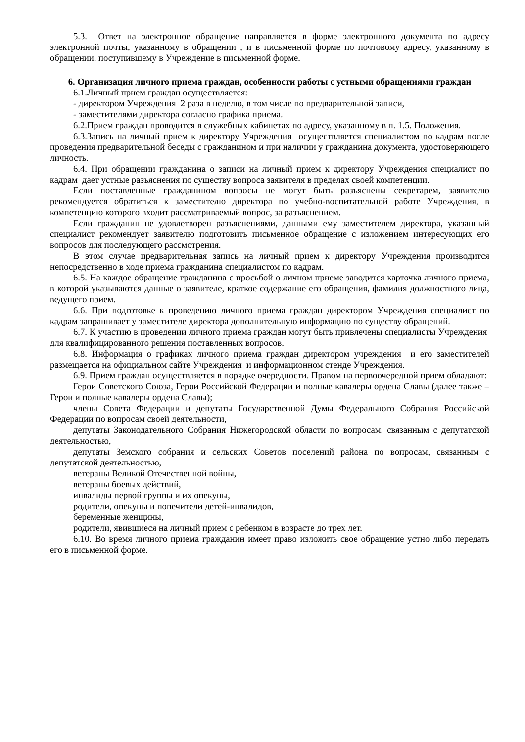5.3. Ответ на электронное обращение направляется в форме электронного документа по адресу электронной почты, указанному в обращении , и в письменной форме по почтовому адресу, указанному в обращении, поступившему в Учреждение в письменной форме.
6. Организация личного приема граждан, особенности работы с устными обращениями граждан
6.1.Личный прием граждан осуществляется:
- директором Учреждения 2 раза в неделю, в том числе по предварительной записи,
- заместителями директора согласно графика приема.
6.2.Прием граждан проводится в служебных кабинетах по адресу, указанному в п. 1.5. Положения.
6.3.Запись на личный прием к директору Учреждения осуществляется специалистом по кадрам после проведения предварительной беседы с гражданином и при наличии у гражданина документа, удостоверяющего личность.
6.4. При обращении гражданина о записи на личный прием к директору Учреждения специалист по кадрам дает устные разъяснения по существу вопроса заявителя в пределах своей компетенции.
Если поставленные гражданином вопросы не могут быть разъяснены секретарем, заявителю рекомендуется обратиться к заместителю директора по учебно-воспитательной работе Учреждения, в компетенцию которого входит рассматриваемый вопрос, за разъяснением.
Если гражданин не удовлетворен разъяснениями, данными ему заместителем директора, указанный специалист рекомендует заявителю подготовить письменное обращение с изложением интересующих его вопросов для последующего рассмотрения.
В этом случае предварительная запись на личный прием к директору Учреждения производится непосредственно в ходе приема гражданина специалистом по кадрам.
6.5. На каждое обращение гражданина с просьбой о личном приеме заводится карточка личного приема, в которой указываются данные о заявителе, краткое содержание его обращения, фамилия должностного лица, ведущего прием.
6.6. При подготовке к проведению личного приема граждан директором Учреждения специалист по кадрам запрашивает у заместителе директора дополнительную информацию по существу обращений.
6.7. К участию в проведении личного приема граждан могут быть привлечены специалисты Учреждения для квалифицированного решения поставленных вопросов.
6.8. Информация о графиках личного приема граждан директором учреждения и его заместителей размещается на официальном сайте Учреждения и информационном стенде Учреждения.
6.9. Прием граждан осуществляется в порядке очередности. Правом на первоочередной прием обладают:
Герои Советского Союза, Герои Российской Федерации и полные кавалеры ордена Славы (далее также – Герои и полные кавалеры ордена Славы);
члены Совета Федерации и депутаты Государственной Думы Федерального Собрания Российской Федерации по вопросам своей деятельности,
депутаты Законодательного Собрания Нижегородской области по вопросам, связанным с депутатской деятельностью,
депутаты Земского собрания и сельских Советов поселений района по вопросам, связанным с депутатской деятельностью,
ветераны Великой Отечественной войны,
ветераны боевых действий,
инвалиды первой группы и их опекуны,
родители, опекуны и попечители детей-инвалидов,
беременные женщины,
родители, явившиеся на личный прием с ребенком в возрасте до трех лет.
6.10. Во время личного приема гражданин имеет право изложить свое обращение устно либо передать его в письменной форме.